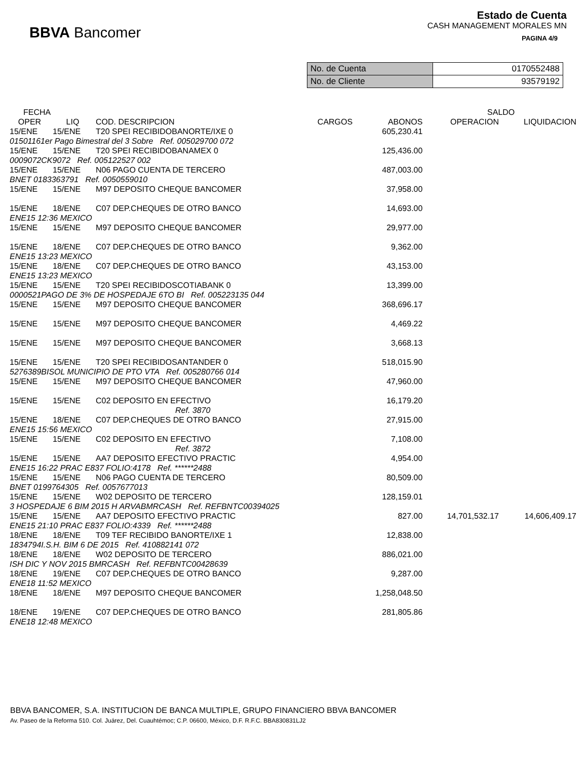BBVA Bancomer
Estado de Cuenta
CASH MANAGEMENT MORALES MN
PAGINA 4/9
| No. de Cuenta | 0170552488 |
| No. de Cliente | 93579192 |
| FECHA | | | | | SALDO | |
| --- | --- | --- | --- | --- | --- | --- |
| OPER | LIQ | COD. DESCRIPCION | CARGOS | ABONOS | OPERACION | LIQUIDACION |
| 15/ENE | 15/ENE | T20 SPEI RECIBIDOBANORTE/IXE 0 | | 605,230.41 | | |
| 01501161er Pago Bimestral del 3 Sobre Ref. 005029700 072 | | | | | | |
| 15/ENE | 15/ENE | T20 SPEI RECIBIDOBANAMEX 0 | | 125,436.00 | | |
| 0009072CK9072 Ref. 005122527 002 | | | | | | |
| 15/ENE | 15/ENE | N06 PAGO CUENTA DE TERCERO | | 487,003.00 | | |
| BNET 0183363791 Ref. 0050559010 | | | | | | |
| 15/ENE | 15/ENE | M97 DEPOSITO CHEQUE BANCOMER | | 37,958.00 | | |
| 15/ENE | 18/ENE | C07 DEP.CHEQUES DE OTRO BANCO | | 14,693.00 | | |
| ENE15 12:36 MEXICO | | | | | | |
| 15/ENE | 15/ENE | M97 DEPOSITO CHEQUE BANCOMER | | 29,977.00 | | |
| 15/ENE | 18/ENE | C07 DEP.CHEQUES DE OTRO BANCO | | 9,362.00 | | |
| ENE15 13:23 MEXICO | | | | | | |
| 15/ENE | 18/ENE | C07 DEP.CHEQUES DE OTRO BANCO | | 43,153.00 | | |
| ENE15 13:23 MEXICO | | | | | | |
| 15/ENE | 15/ENE | T20 SPEI RECIBIDOSCOTIABANK 0 | | 13,399.00 | | |
| 0000521PAGO DE 3% DE HOSPEDAJE 6TO BI Ref. 005223135 044 | | | | | | |
| 15/ENE | 15/ENE | M97 DEPOSITO CHEQUE BANCOMER | | 368,696.17 | | |
| 15/ENE | 15/ENE | M97 DEPOSITO CHEQUE BANCOMER | | 4,469.22 | | |
| 15/ENE | 15/ENE | M97 DEPOSITO CHEQUE BANCOMER | | 3,668.13 | | |
| 15/ENE | 15/ENE | T20 SPEI RECIBIDOSANTANDER 0 | | 518,015.90 | | |
| 5276389BISOL MUNICIPIO DE PTO VTA Ref. 005280766 014 | | | | | | |
| 15/ENE | 15/ENE | M97 DEPOSITO CHEQUE BANCOMER | | 47,960.00 | | |
| 15/ENE | 15/ENE | C02 DEPOSITO EN EFECTIVO | | 16,179.20 | | |
| Ref. 3870 | | | | | | |
| 15/ENE | 18/ENE | C07 DEP.CHEQUES DE OTRO BANCO | | 27,915.00 | | |
| ENE15 15:56 MEXICO | | | | | | |
| 15/ENE | 15/ENE | C02 DEPOSITO EN EFECTIVO | | 7,108.00 | | |
| Ref. 3872 | | | | | | |
| 15/ENE | 15/ENE | AA7 DEPOSITO EFECTIVO PRACTIC | | 4,954.00 | | |
| ENE15 16:22 PRAC E837 FOLIO:4178 Ref. ******2488 | | | | | | |
| 15/ENE | 15/ENE | N06 PAGO CUENTA DE TERCERO | | 80,509.00 | | |
| BNET 0199764305 Ref. 0057677013 | | | | | | |
| 15/ENE | 15/ENE | W02 DEPOSITO DE TERCERO | | 128,159.01 | | |
| 3 HOSPEDAJE 6 BIM 2015 H ARVABMRCASH Ref. REFBNTC00394025 | | | | | | |
| 15/ENE | 15/ENE | AA7 DEPOSITO EFECTIVO PRACTIC | | 827.00 | 14,701,532.17 | 14,606,409.17 |
| ENE15 21:10 PRAC E837 FOLIO:4339 Ref. ******2488 | | | | | | |
| 18/ENE | 18/ENE | T09 TEF RECIBIDO BANORTE/IXE 1 | | 12,838.00 | | |
| 1834794I.S.H. BIM 6 DE 2015 Ref. 410882141 072 | | | | | | |
| 18/ENE | 18/ENE | W02 DEPOSITO DE TERCERO | | 886,021.00 | | |
| ISH DIC Y NOV 2015 BMRCASH Ref. REFBNTC00428639 | | | | | | |
| 18/ENE | 19/ENE | C07 DEP.CHEQUES DE OTRO BANCO | | 9,287.00 | | |
| ENE18 11:52 MEXICO | | | | | | |
| 18/ENE | 18/ENE | M97 DEPOSITO CHEQUE BANCOMER | | 1,258,048.50 | | |
| 18/ENE | 19/ENE | C07 DEP.CHEQUES DE OTRO BANCO | | 281,805.86 | | |
| ENE18 12:48 MEXICO | | | | | | |
BBVA BANCOMER, S.A. INSTITUCION DE BANCA MULTIPLE, GRUPO FINANCIERO BBVA BANCOMER
Av. Paseo de la Reforma 510. Col. Juárez, Del. Cuauhtémoc; C.P. 06600, México, D.F. R.F.C. BBA830831LJ2